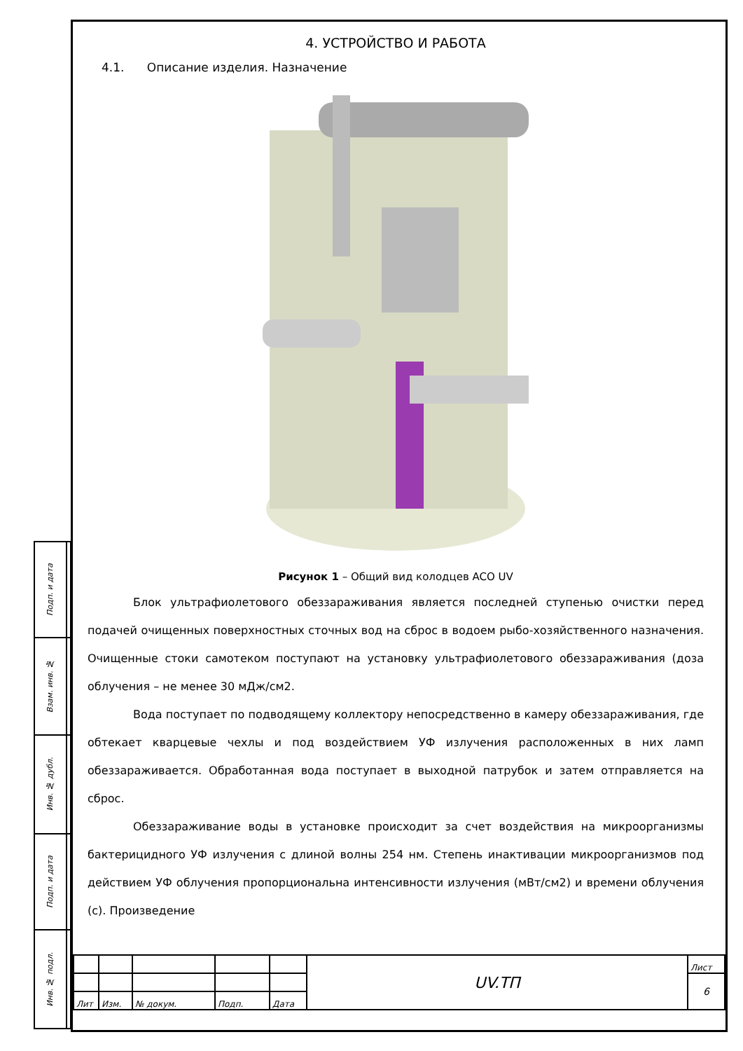| Подп. и дата | |
| Взам. инв. № | |
| Инв. № дубл. | |
| Подп. и дата | |
| Инв. № подл. | |
4. УСТРОЙСТВО И РАБОТА
4.1. Описание изделия. Назначение
Рисунок 1 – Общий вид колодцев ACO UV
Блок ультрафиолетового обеззараживания является последней ступенью очистки перед подачей очищенных поверхностных сточных вод на сброс в водоем рыбо-хозяйственного назначения. Очищенные стоки самотеком поступают на установку ультрафиолетового обеззараживания (доза облучения – не менее 30 мДж/см2.
Вода поступает по подводящему коллектору непосредственно в камеру обеззараживания, где обтекает кварцевые чехлы и под воздействием УФ излучения расположенных в них ламп обеззараживается. Обработанная вода поступает в выходной патрубок и затем отправляется на сброс.
Обеззараживание воды в установке происходит за счет воздействия на микроорганизмы бактерицидного УФ излучения с длиной волны 254 нм. Степень инактивации микроорганизмов под действием УФ облучения пропорциональна интенсивности излучения (мВт/см2) и времени облучения (с). Произведение
| | | | | | UV.ТП | Лист |
| | | | | | | 6 |
| Лит | Изм. | № докум. | Подп. | Дата | | |